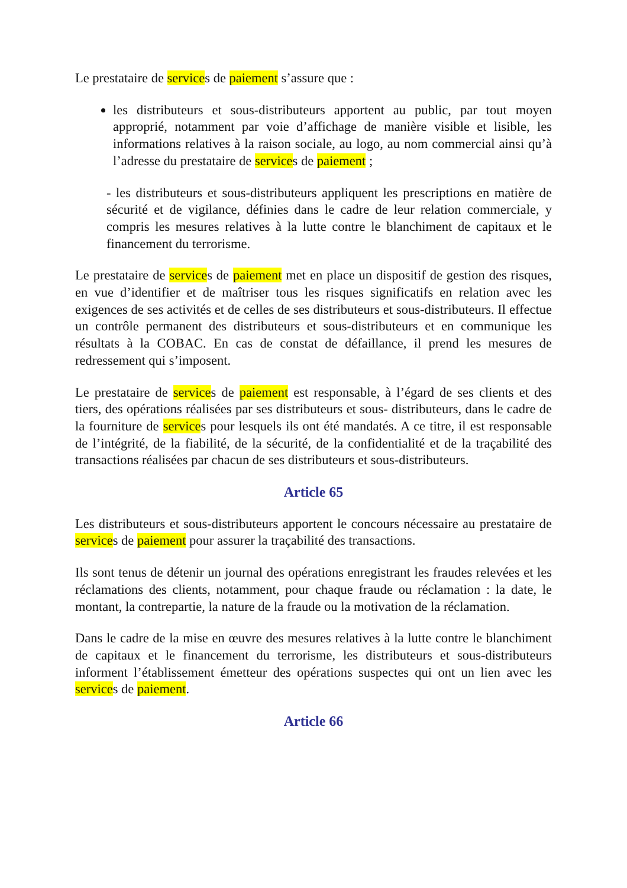Le prestataire de services de paiement s’assure que :
les distributeurs et sous-distributeurs apportent au public, par tout moyen approprié, notamment par voie d’affichage de manière visible et lisible, les informations relatives à la raison sociale, au logo, au nom commercial ainsi qu’à l’adresse du prestataire de services de paiement ;
- les distributeurs et sous-distributeurs appliquent les prescriptions en matière de sécurité et de vigilance, définies dans le cadre de leur relation commerciale, y compris les mesures relatives à la lutte contre le blanchiment de capitaux et le financement du terrorisme.
Le prestataire de services de paiement met en place un dispositif de gestion des risques, en vue d’identifier et de maîtriser tous les risques significatifs en relation avec les exigences de ses activités et de celles de ses distributeurs et sous-distributeurs. Il effectue un contrôle permanent des distributeurs et sous-distributeurs et en communique les résultats à la COBAC. En cas de constat de défaillance, il prend les mesures de redressement qui s’imposent.
Le prestataire de services de paiement est responsable, à l’égard de ses clients et des tiers, des opérations réalisées par ses distributeurs et sous- distributeurs, dans le cadre de la fourniture de services pour lesquels ils ont été mandatés. A ce titre, il est responsable de l’intégrité, de la fiabilité, de la sécurité, de la confidentialité et de la traçabilité des transactions réalisées par chacun de ses distributeurs et sous-distributeurs.
Article 65
Les distributeurs et sous-distributeurs apportent le concours nécessaire au prestataire de services de paiement pour assurer la traçabilité des transactions.
Ils sont tenus de détenir un journal des opérations enregistrant les fraudes relevées et les réclamations des clients, notamment, pour chaque fraude ou réclamation : la date, le montant, la contrepartie, la nature de la fraude ou la motivation de la réclamation.
Dans le cadre de la mise en œuvre des mesures relatives à la lutte contre le blanchiment de capitaux et le financement du terrorisme, les distributeurs et sous-distributeurs informent l’établissement émetteur des opérations suspectes qui ont un lien avec les services de paiement.
Article 66